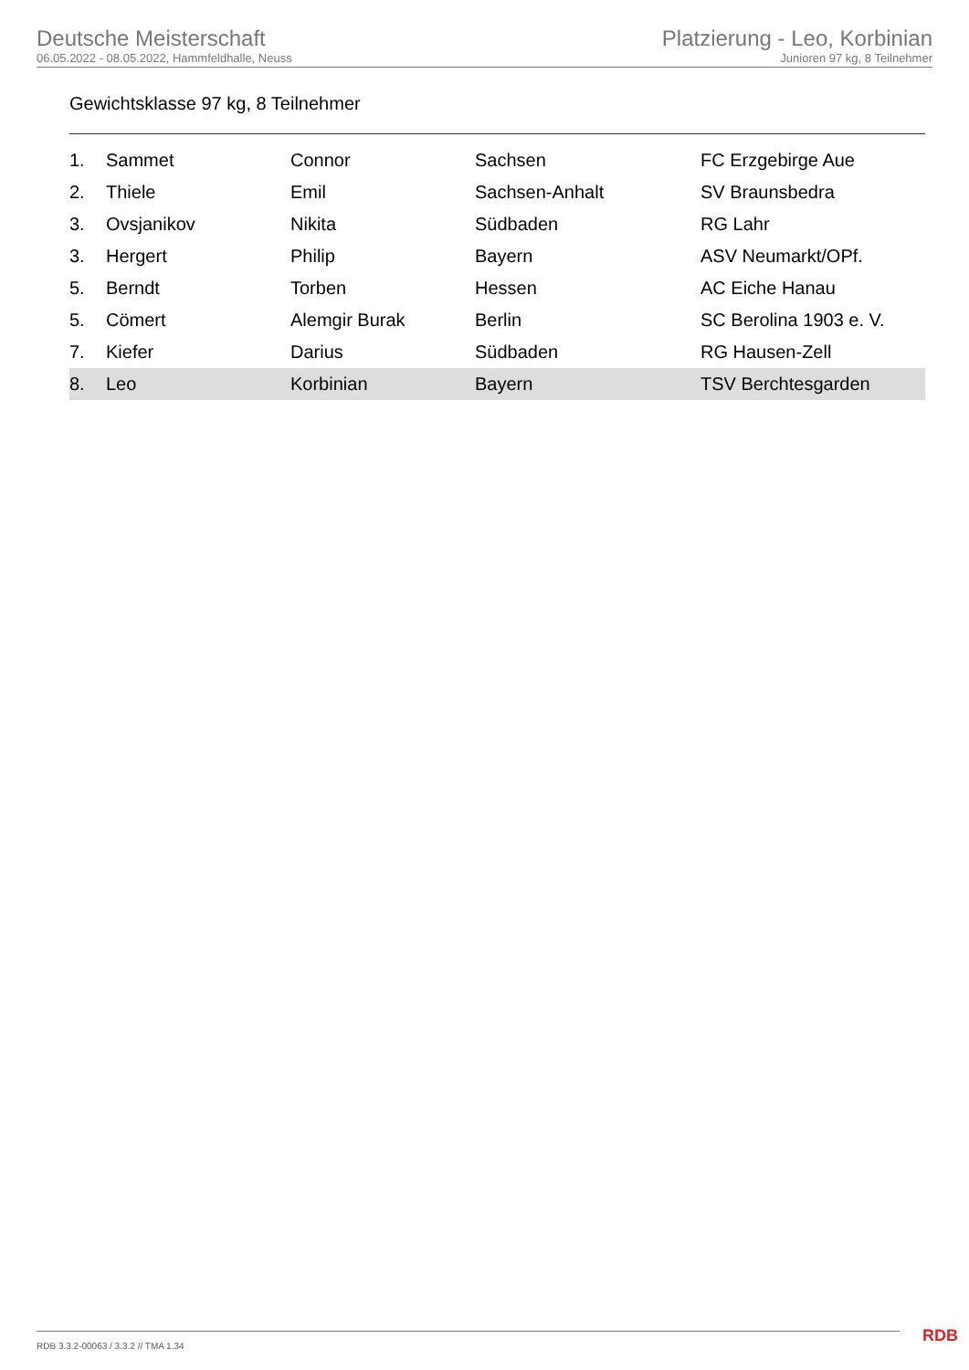Deutsche Meisterschaft
06.05.2022 - 08.05.2022, Hammfeldhalle, Neuss
Platzierung - Leo, Korbinian
Junioren 97 kg, 8 Teilnehmer
Gewichtsklasse 97 kg, 8 Teilnehmer
| 1. | Sammet | Connor | Sachsen | FC Erzgebirge Aue |
| 2. | Thiele | Emil | Sachsen-Anhalt | SV Braunsbedra |
| 3. | Ovsjanikov | Nikita | Südbaden | RG Lahr |
| 3. | Hergert | Philip | Bayern | ASV Neumarkt/OPf. |
| 5. | Berndt | Torben | Hessen | AC Eiche Hanau |
| 5. | Cömert | Alemgir Burak | Berlin | SC Berolina 1903 e. V. |
| 7. | Kiefer | Darius | Südbaden | RG Hausen-Zell |
| 8. | Leo | Korbinian | Bayern | TSV Berchtesgarden |
RDB 3.3.2-00063 / 3.3.2 // TMA 1.34
RDB